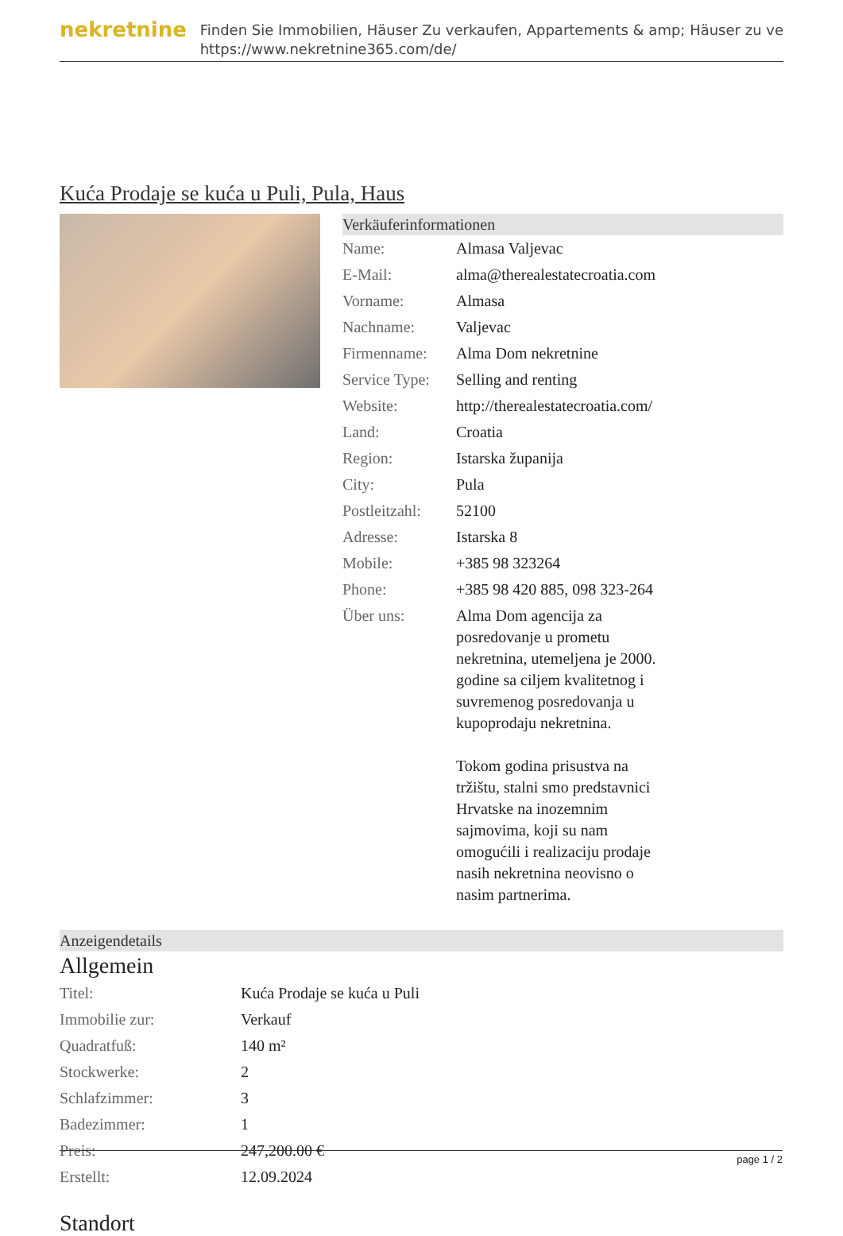nekretnine
Finden Sie Immobilien, Häuser Zu verkaufen, Appartements & amp; Häuser zu ve
https://www.nekretnine365.com/de/
Kuća Prodaje se kuća u Puli, Pula, Haus
Verkäuferinformationen
| Name: | Almasa Valjevac |
| E-Mail: | alma@therealestatecroatia.com |
| Vorname: | Almasa |
| Nachname: | Valjevac |
| Firmenname: | Alma Dom nekretnine |
| Service Type: | Selling and renting |
| Website: | http://therealestatecroatia.com/ |
| Land: | Croatia |
| Region: | Istarska županija |
| City: | Pula |
| Postleitzahl: | 52100 |
| Adresse: | Istarska 8 |
| Mobile: | +385 98 323264 |
| Phone: | +385 98 420 885, 098 323-264 |
| Über uns: | Alma Dom agencija za posredovanje u prometu nekretnina, utemeljena je 2000. godine sa ciljem kvalitetnog i suvremenog posredovanja u kupoprodaju nekretnina. Tokom godina prisustva na tržištu, stalni smo predstavnici Hrvatske na inozemnim sajmovima, koji su nam omogućili i realizaciju prodaje nasih nekretnina neovisno o nasim partnerima. |
Anzeigendetails
Allgemein
| Titel: | Kuća Prodaje se kuća u Puli |
| Immobilie zur: | Verkauf |
| Quadratfuß: | 140 m² |
| Stockwerke: | 2 |
| Schlafzimmer: | 3 |
| Badezimmer: | 1 |
| Preis: | 247,200.00 € |
| Erstellt: | 12.09.2024 |
Standort
page 1 / 2